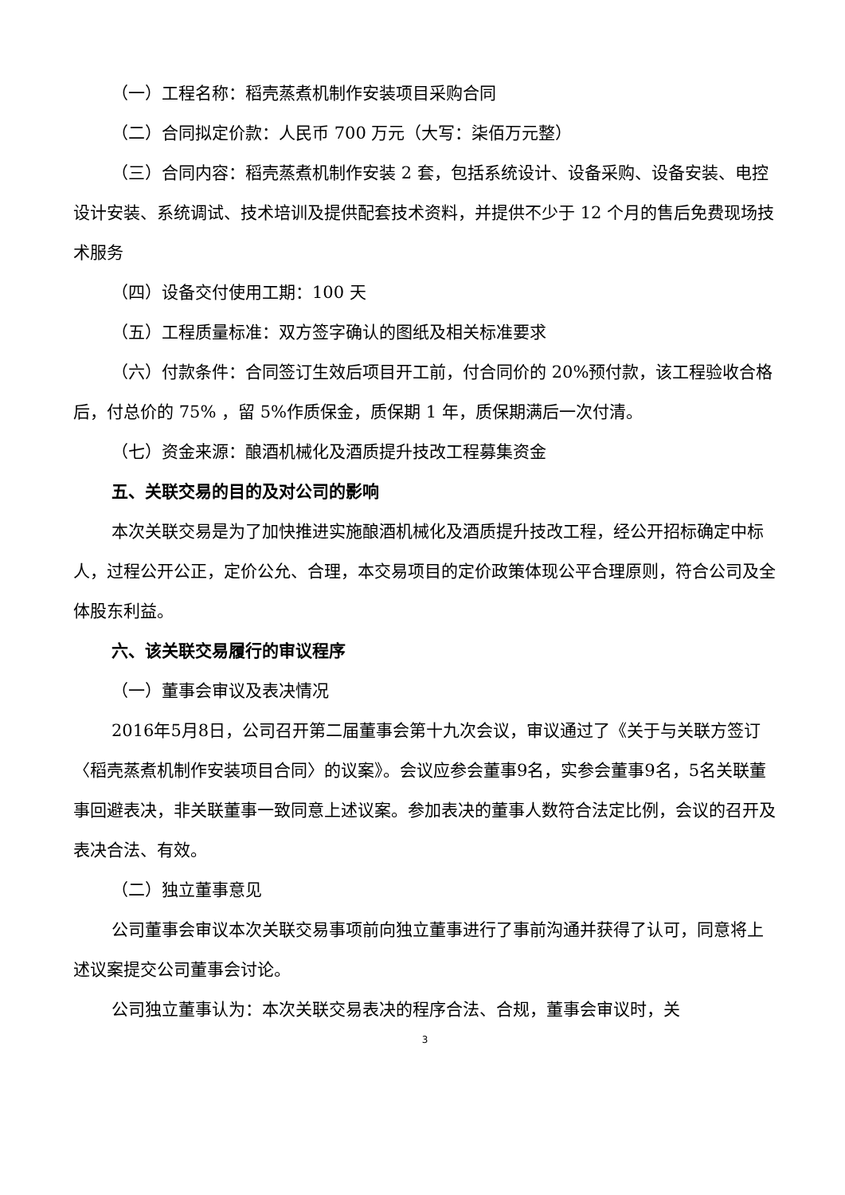（一）工程名称：稻壳蒸煮机制作安装项目采购合同
（二）合同拟定价款：人民币 700 万元（大写：柒佰万元整）
（三）合同内容：稻壳蒸煮机制作安装 2 套，包括系统设计、设备采购、设备安装、电控设计安装、系统调试、技术培训及提供配套技术资料，并提供不少于 12 个月的售后免费现场技术服务
（四）设备交付使用工期：100 天
（五）工程质量标准：双方签字确认的图纸及相关标准要求
（六）付款条件：合同签订生效后项目开工前，付合同价的 20%预付款，该工程验收合格后，付总价的 75% ，留 5%作质保金，质保期 1 年，质保期满后一次付清。
（七）资金来源：酿酒机械化及酒质提升技改工程募集资金
五、关联交易的目的及对公司的影响
本次关联交易是为了加快推进实施酿酒机械化及酒质提升技改工程，经公开招标确定中标人，过程公开公正，定价公允、合理，本交易项目的定价政策体现公平合理原则，符合公司及全体股东利益。
六、该关联交易履行的审议程序
（一）董事会审议及表决情况
2016年5月8日，公司召开第二届董事会第十九次会议，审议通过了《关于与关联方签订〈稻壳蒸煮机制作安装项目合同〉的议案》。会议应参会董事9名，实参会董事9名，5名关联董事回避表决，非关联董事一致同意上述议案。参加表决的董事人数符合法定比例，会议的召开及表决合法、有效。
（二）独立董事意见
公司董事会审议本次关联交易事项前向独立董事进行了事前沟通并获得了认可，同意将上述议案提交公司董事会讨论。
公司独立董事认为：本次关联交易表决的程序合法、合规，董事会审议时，关
3